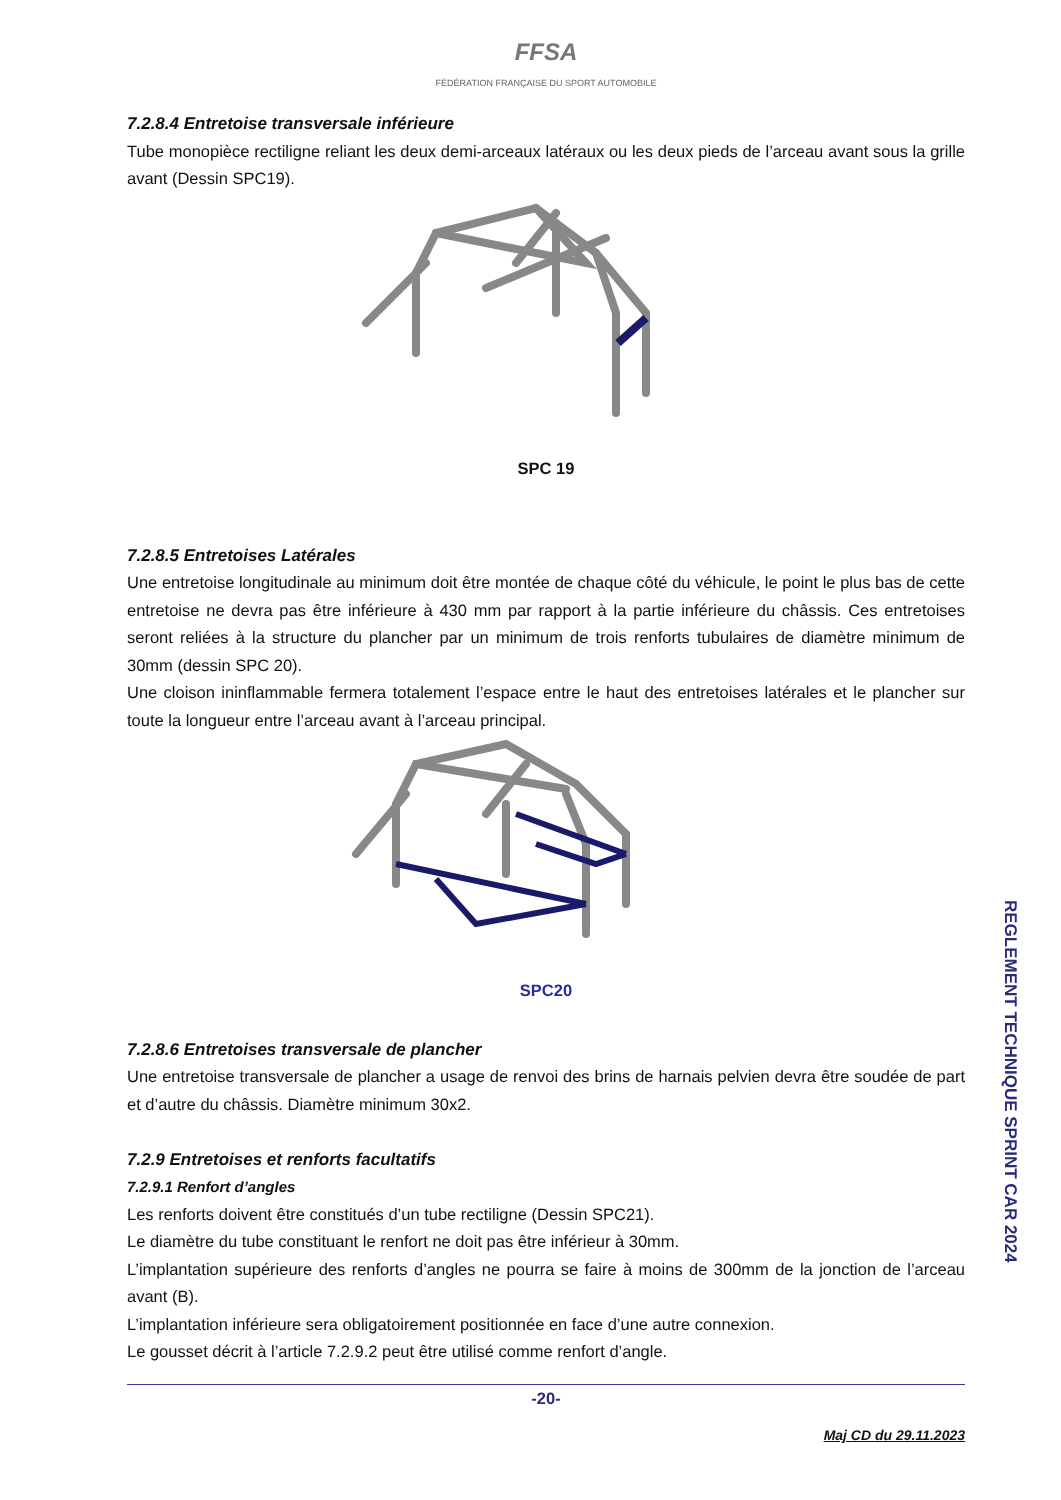FFSA
FÉDÉRATION FRANÇAISE DU SPORT AUTOMOBILE
7.2.8.4 Entretoise transversale inférieure
Tube monopièce rectiligne reliant les deux demi-arceaux latéraux ou les deux pieds de l’arceau avant sous la grille avant (Dessin SPC19).
SPC 19
7.2.8.5 Entretoises Latérales
Une entretoise longitudinale au minimum doit être montée de chaque côté du véhicule, le point le plus bas de cette entretoise ne devra pas être inférieure à 430 mm par rapport à la partie inférieure du châssis. Ces entretoises seront reliées à la structure du plancher par un minimum de trois renforts tubulaires de diamètre minimum de 30mm (dessin SPC 20).
Une cloison ininflammable fermera totalement l’espace entre le haut des entretoises latérales et le plancher sur toute la longueur entre l’arceau avant à l’arceau principal.
SPC20
7.2.8.6 Entretoises transversale de plancher
Une entretoise transversale de plancher a usage de renvoi des brins de harnais pelvien devra être soudée de part et d’autre du châssis. Diamètre minimum 30x2.
7.2.9 Entretoises et renforts facultatifs
7.2.9.1 Renfort d’angles
Les renforts doivent être constitués d’un tube rectiligne (Dessin SPC21).
Le diamètre du tube constituant le renfort ne doit pas être inférieur à 30mm.
L’implantation supérieure des renforts d’angles ne pourra se faire à moins de 300mm de la jonction de l’arceau avant (B).
L’implantation inférieure sera obligatoirement positionnée en face d’une autre connexion.
Le gousset décrit à l’article 7.2.9.2 peut être utilisé comme renfort d’angle.
-20-
Maj CD du 29.11.2023
REGLEMENT TECHNIQUE SPRINT CAR 2024